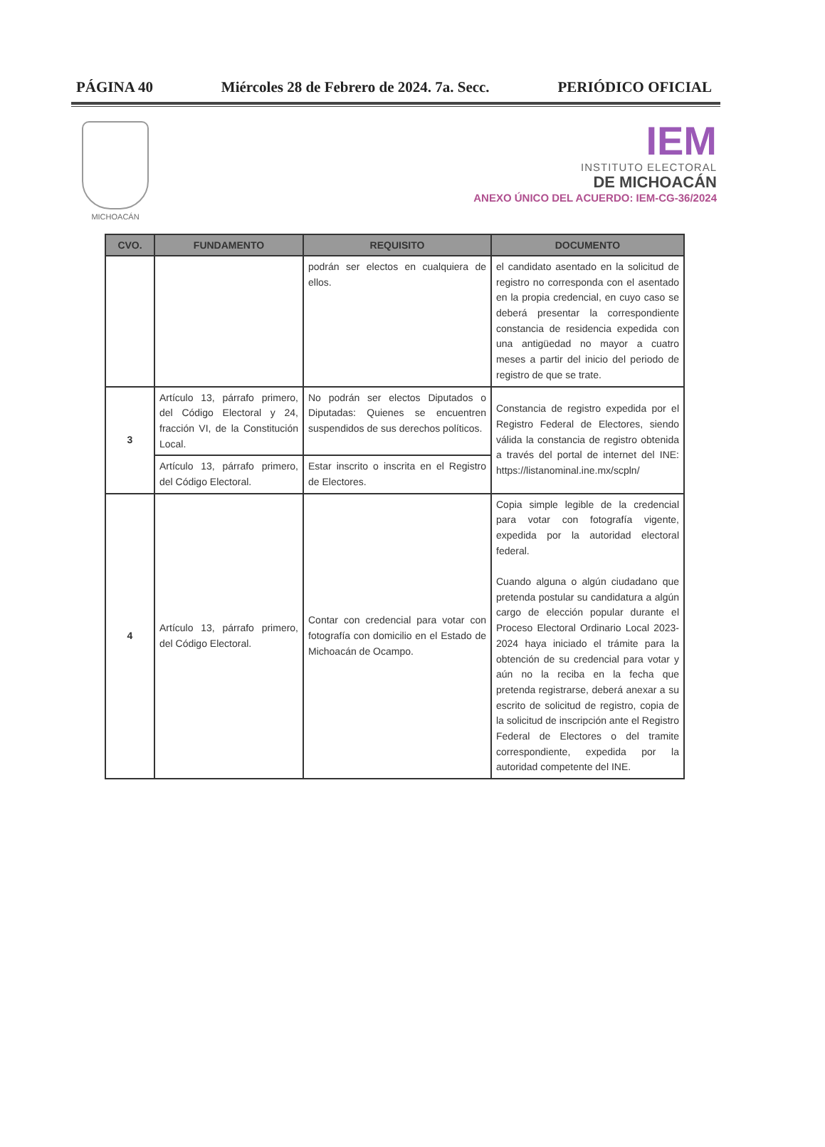PÁGINA 40 Miércoles 28 de Febrero de 2024. 7a. Secc. PERIÓDICO OFICIAL
MICHOACÁN
IEM
INSTITUTO ELECTORAL
DE MICHOACÁN
ANEXO ÚNICO DEL ACUERDO: IEM-CG-36/2024
| CVO. | FUNDAMENTO | REQUISITO | DOCUMENTO |
| --- | --- | --- | --- |
| | | podrán ser electos en cualquiera de ellos. | el candidato asentado en la solicitud de registro no corresponda con el asentado en la propia credencial, en cuyo caso se deberá presentar la correspondiente constancia de residencia expedida con una antigüedad no mayor a cuatro meses a partir del inicio del periodo de registro de que se trate. |
| 3 | Artículo 13, párrafo primero, del Código Electoral y 24, fracción VI, de la Constitución Local. | No podrán ser electos Diputados o Diputadas: Quienes se encuentren suspendidos de sus derechos políticos. | Constancia de registro expedida por el Registro Federal de Electores, siendo válida la constancia de registro obtenida a través del portal de internet del INE: https://listanominal.ine.mx/scpln/ |
| | Artículo 13, párrafo primero, del Código Electoral. | Estar inscrito o inscrita en el Registro de Electores. | |
| 4 | Artículo 13, párrafo primero, del Código Electoral. | Contar con credencial para votar con fotografía con domicilio en el Estado de Michoacán de Ocampo. | Copia simple legible de la credencial para votar con fotografía vigente, expedida por la autoridad electoral federal. Cuando alguna o algún ciudadano que pretenda postular su candidatura a algún cargo de elección popular durante el Proceso Electoral Ordinario Local 2023-2024 haya iniciado el trámite para la obtención de su credencial para votar y aún no la reciba en la fecha que pretenda registrarse, deberá anexar a su escrito de solicitud de registro, copia de la solicitud de inscripción ante el Registro Federal de Electores o del tramite correspondiente, expedida por la autoridad competente del INE. |